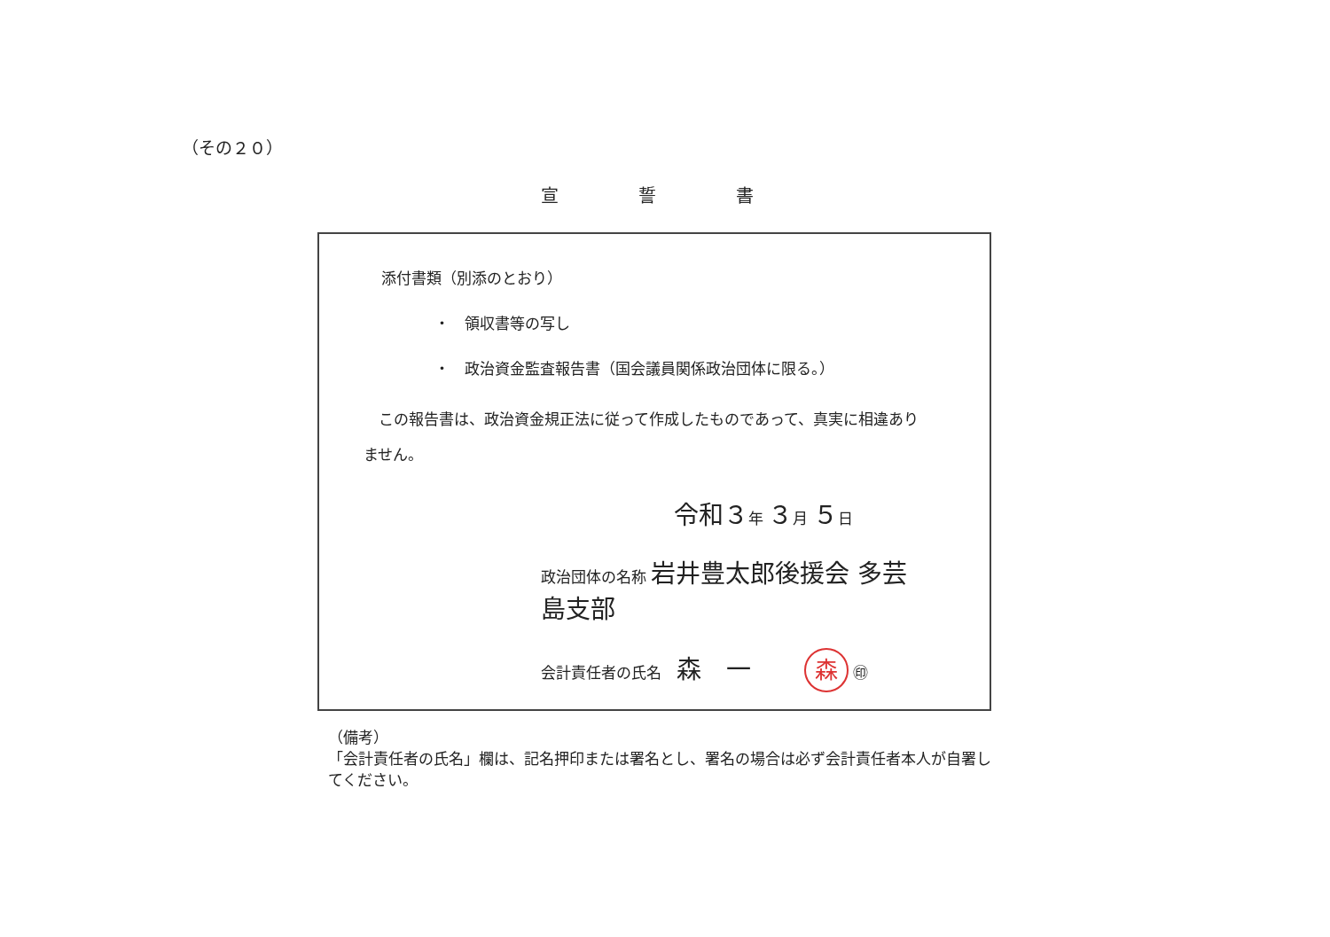（その２０）
宣誓書
添付書類（別添のとおり）
・　領収書等の写し
・　政治資金監査報告書（国会議員関係政治団体に限る。）
　この報告書は、政治資金規正法に従って作成したものであって、真実に相違ありません。
令和３年 ３月 ５日
政治団体の名称 岩井豊太郎後援会 多芸島支部
会計責任者の氏名　森　一 森 ㊞
（備考）
「会計責任者の氏名」欄は、記名押印または署名とし、署名の場合は必ず会計責任者本人が自署してください。